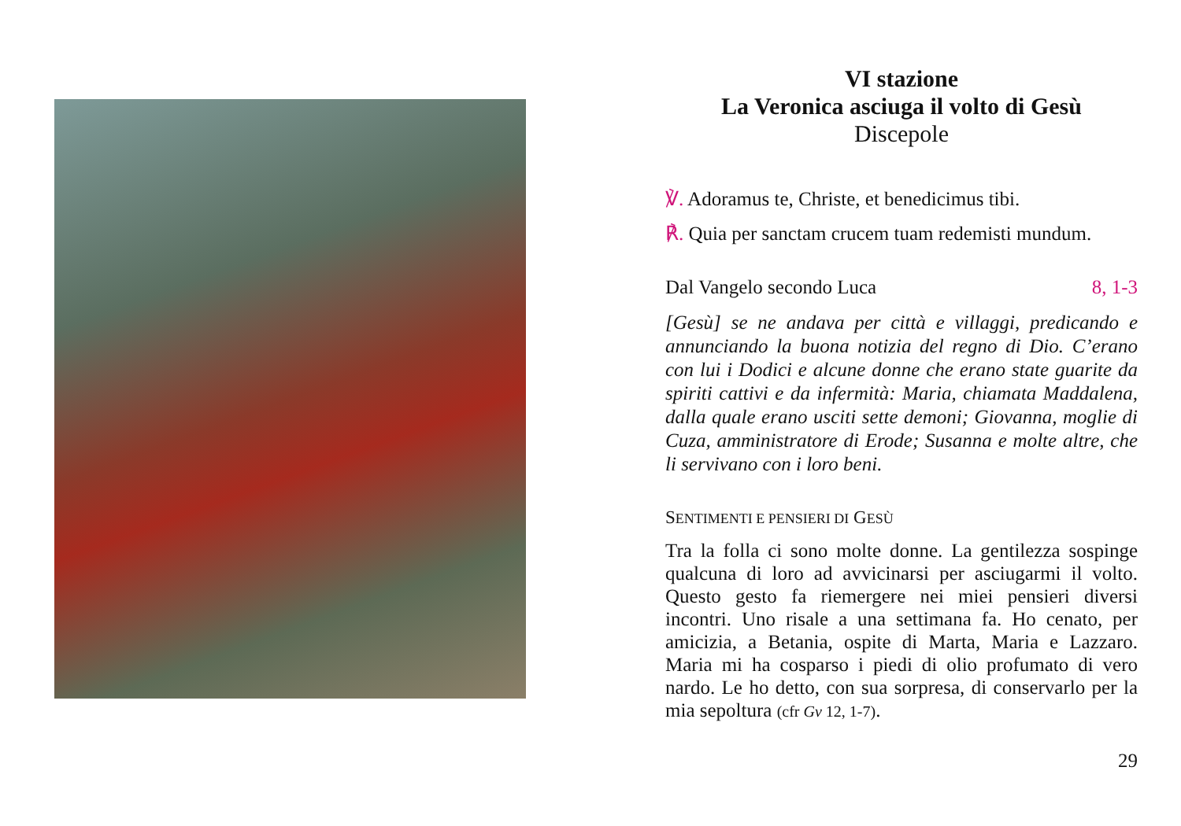VI stazione
La Veronica asciuga il volto di Gesù
Discepole
℣. Adoramus te, Christe, et benedicimus tibi.
℟. Quia per sanctam crucem tuam redemisti mundum.
Dal Vangelo secondo Luca 8, 1-3
[Gesù] se ne andava per città e villaggi, predicando e annunciando la buona notizia del regno di Dio. C’erano con lui i Dodici e alcune donne che erano state guarite da spiriti cattivi e da infermità: Maria, chiamata Maddalena, dalla quale erano usciti sette demoni; Giovanna, moglie di Cuza, amministratore di Erode; Susanna e molte altre, che li servivano con i loro beni.
SENTIMENTI E PENSIERI DI GESÙ
Tra la folla ci sono molte donne. La gentilezza sospinge qualcuna di loro ad avvicinarsi per asciugarmi il volto. Questo gesto fa riemergere nei miei pensieri diversi incontri. Uno risale a una settimana fa. Ho cenato, per amicizia, a Betania, ospite di Marta, Maria e Lazzaro. Maria mi ha cosparso i piedi di olio profumato di vero nardo. Le ho detto, con sua sorpresa, di conservarlo per la mia sepoltura (cfr Gv 12, 1-7).
29